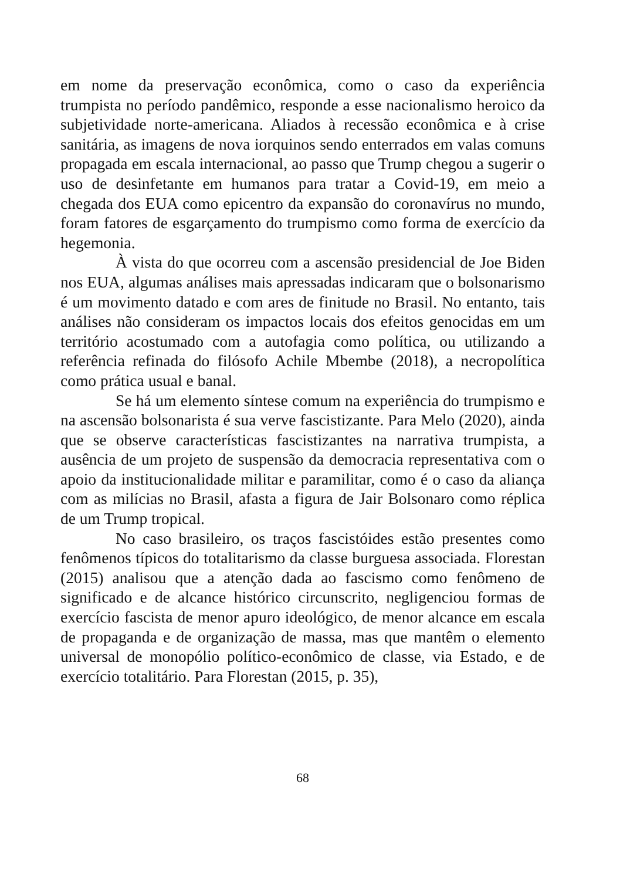em nome da preservação econômica, como o caso da experiência trumpista no período pandêmico, responde a esse nacionalismo heroico da subjetividade norte-americana. Aliados à recessão econômica e à crise sanitária, as imagens de nova iorquinos sendo enterrados em valas comuns propagada em escala internacional, ao passo que Trump chegou a sugerir o uso de desinfetante em humanos para tratar a Covid-19, em meio a chegada dos EUA como epicentro da expansão do coronavírus no mundo, foram fatores de esgarçamento do trumpismo como forma de exercício da hegemonia.
À vista do que ocorreu com a ascensão presidencial de Joe Biden nos EUA, algumas análises mais apressadas indicaram que o bolsonarismo é um movimento datado e com ares de finitude no Brasil. No entanto, tais análises não consideram os impactos locais dos efeitos genocidas em um território acostumado com a autofagia como política, ou utilizando a referência refinada do filósofo Achile Mbembe (2018), a necropolítica como prática usual e banal.
Se há um elemento síntese comum na experiência do trumpismo e na ascensão bolsonarista é sua verve fascistizante. Para Melo (2020), ainda que se observe características fascistizantes na narrativa trumpista, a ausência de um projeto de suspensão da democracia representativa com o apoio da institucionalidade militar e paramilitar, como é o caso da aliança com as milícias no Brasil, afasta a figura de Jair Bolsonaro como réplica de um Trump tropical.
No caso brasileiro, os traços fascistóides estão presentes como fenômenos típicos do totalitarismo da classe burguesa associada. Florestan (2015) analisou que a atenção dada ao fascismo como fenômeno de significado e de alcance histórico circunscrito, negligenciou formas de exercício fascista de menor apuro ideológico, de menor alcance em escala de propaganda e de organização de massa, mas que mantêm o elemento universal de monopólio político-econômico de classe, via Estado, e de exercício totalitário. Para Florestan (2015, p. 35),
68